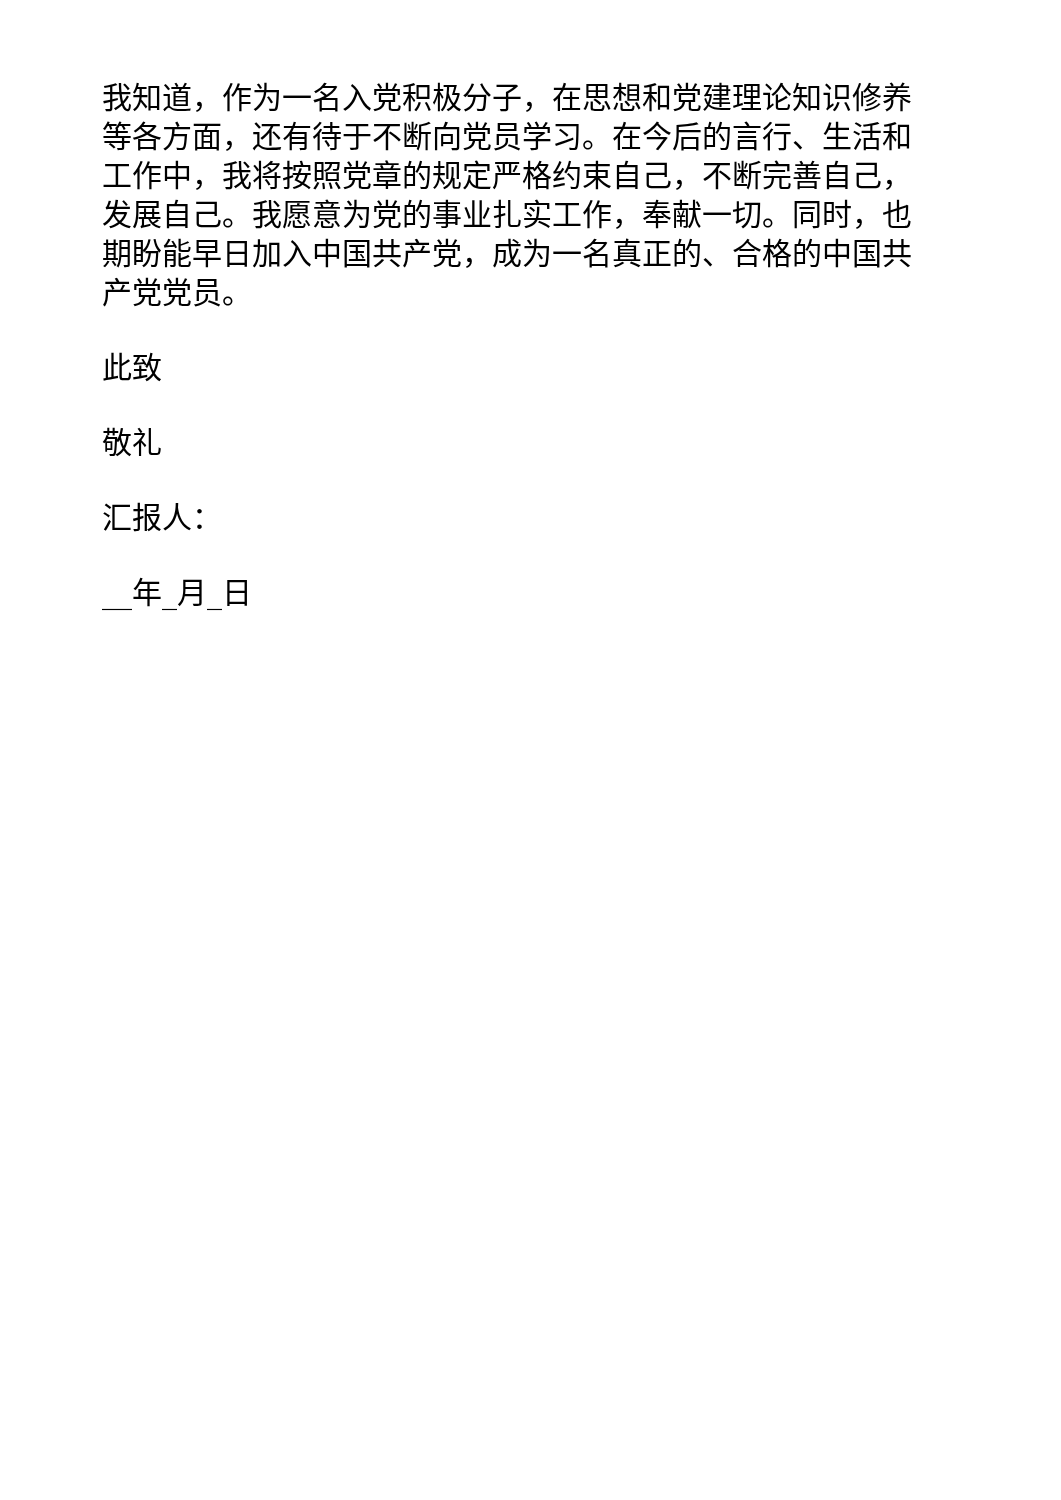我知道，作为一名入党积极分子，在思想和党建理论知识修养等各方面，还有待于不断向党员学习。在今后的言行、生活和工作中，我将按照党章的规定严格约束自己，不断完善自己，发展自己。我愿意为党的事业扎实工作，奉献一切。同时，也期盼能早日加入中国共产党，成为一名真正的、合格的中国共产党党员。
此致
敬礼
汇报人：
__年_月_日